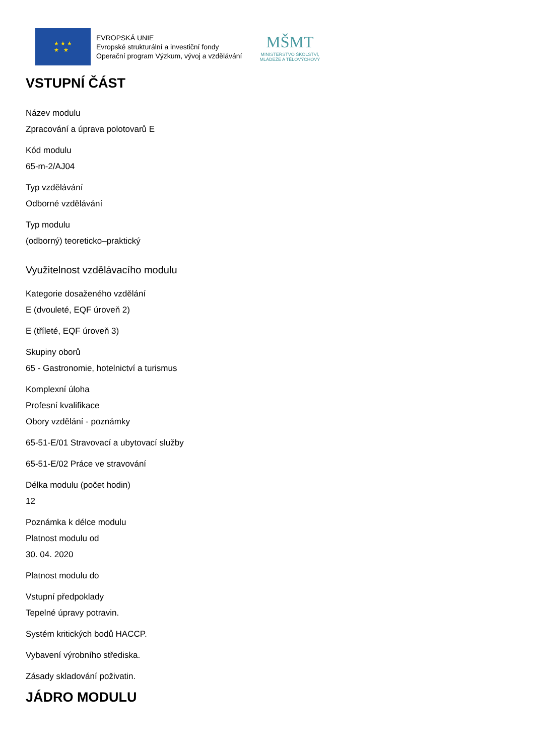★ ★ ★
★ ★
EVROPSKÁ UNIE
Evropské strukturální a investiční fondy
Operační program Výzkum, vývoj a vzdělávání
MŠMT
MINISTERSTVO ŠKOLSTVÍ,
MLÁDEŽE A TĚLOVÝCHOVY
VSTUPNÍ ČÁST
Název modulu
Zpracování a úprava polotovarů E
Kód modulu
65-m-2/AJ04
Typ vzdělávání
Odborné vzdělávání
Typ modulu
(odborný) teoreticko–praktický
Využitelnost vzdělávacího modulu
Kategorie dosaženého vzdělání
E (dvouleté, EQF úroveň 2)
E (tříleté, EQF úroveň 3)
Skupiny oborů
65 - Gastronomie, hotelnictví a turismus
Komplexní úloha
Profesní kvalifikace
Obory vzdělání - poznámky
65-51-E/01 Stravovací a ubytovací služby
65-51-E/02 Práce ve stravování
Délka modulu (počet hodin)
12
Poznámka k délce modulu
Platnost modulu od
30. 04. 2020
Platnost modulu do
Vstupní předpoklady
Tepelné úpravy potravin.
Systém kritických bodů HACCP.
Vybavení výrobního střediska.
Zásady skladování poživatin.
JÁDRO MODULU